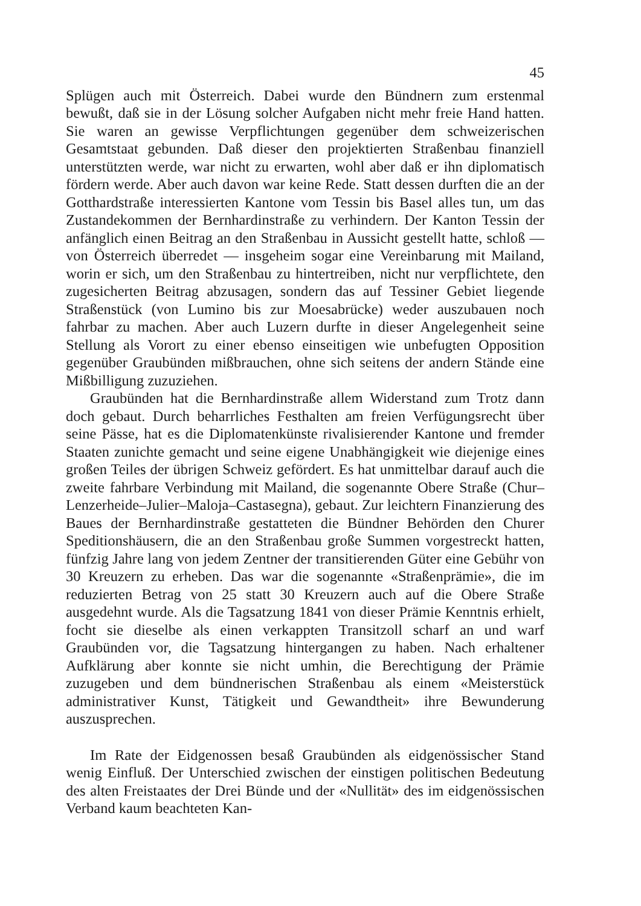45
Splügen auch mit Österreich. Dabei wurde den Bündnern zum erstenmal bewußt, daß sie in der Lösung solcher Aufgaben nicht mehr freie Hand hatten. Sie waren an gewisse Verpflichtungen gegenüber dem schweizerischen Gesamtstaat gebunden. Daß dieser den projektierten Straßenbau finanziell unterstützten werde, war nicht zu erwarten, wohl aber daß er ihn diplomatisch fördern werde. Aber auch davon war keine Rede. Statt dessen durften die an der Gotthardstraße interessierten Kantone vom Tessin bis Basel alles tun, um das Zustandekommen der Bernhardinstraße zu verhindern. Der Kanton Tessin der anfänglich einen Beitrag an den Straßenbau in Aussicht gestellt hatte, schloß — von Österreich überredet — insgeheim sogar eine Vereinbarung mit Mailand, worin er sich, um den Straßenbau zu hintertreiben, nicht nur verpflichtete, den zugesicherten Beitrag abzusagen, sondern das auf Tessiner Gebiet liegende Straßenstück (von Lumino bis zur Moesabrücke) weder auszubauen noch fahrbar zu machen. Aber auch Luzern durfte in dieser Angelegenheit seine Stellung als Vorort zu einer ebenso einseitigen wie unbefugten Opposition gegenüber Graubünden mißbrauchen, ohne sich seitens der andern Stände eine Mißbilligung zuzuziehen.
Graubünden hat die Bernhardinstraße allem Widerstand zum Trotz dann doch gebaut. Durch beharrliches Festhalten am freien Verfügungsrecht über seine Pässe, hat es die Diplomatenkünste rivalisierender Kantone und fremder Staaten zunichte gemacht und seine eigene Unabhängigkeit wie diejenige eines großen Teiles der übrigen Schweiz gefördert. Es hat unmittelbar darauf auch die zweite fahrbare Verbindung mit Mailand, die sogenannte Obere Straße (Chur–Lenzerheide–Julier–Maloja–Castasegna), gebaut. Zur leichtern Finanzierung des Baues der Bernhardinstraße gestatteten die Bündner Behörden den Churer Speditionshäusern, die an den Straßenbau große Summen vorgestreckt hatten, fünfzig Jahre lang von jedem Zentner der transitierenden Güter eine Gebühr von 30 Kreuzern zu erheben. Das war die sogenannte «Straßenprämie», die im reduzierten Betrag von 25 statt 30 Kreuzern auch auf die Obere Straße ausgedehnt wurde. Als die Tagsatzung 1841 von dieser Prämie Kenntnis erhielt, focht sie dieselbe als einen verkappten Transitzoll scharf an und warf Graubünden vor, die Tagsatzung hintergangen zu haben. Nach erhaltener Aufklärung aber konnte sie nicht umhin, die Berechtigung der Prämie zuzugeben und dem bündnerischen Straßenbau als einem «Meisterstück administrativer Kunst, Tätigkeit und Gewandtheit» ihre Bewunderung auszusprechen.
Im Rate der Eidgenossen besaß Graubünden als eidgenössischer Stand wenig Einfluß. Der Unterschied zwischen der einstigen politischen Bedeutung des alten Freistaates der Drei Bünde und der «Nullität» des im eidgenössischen Verband kaum beachteten Kan-